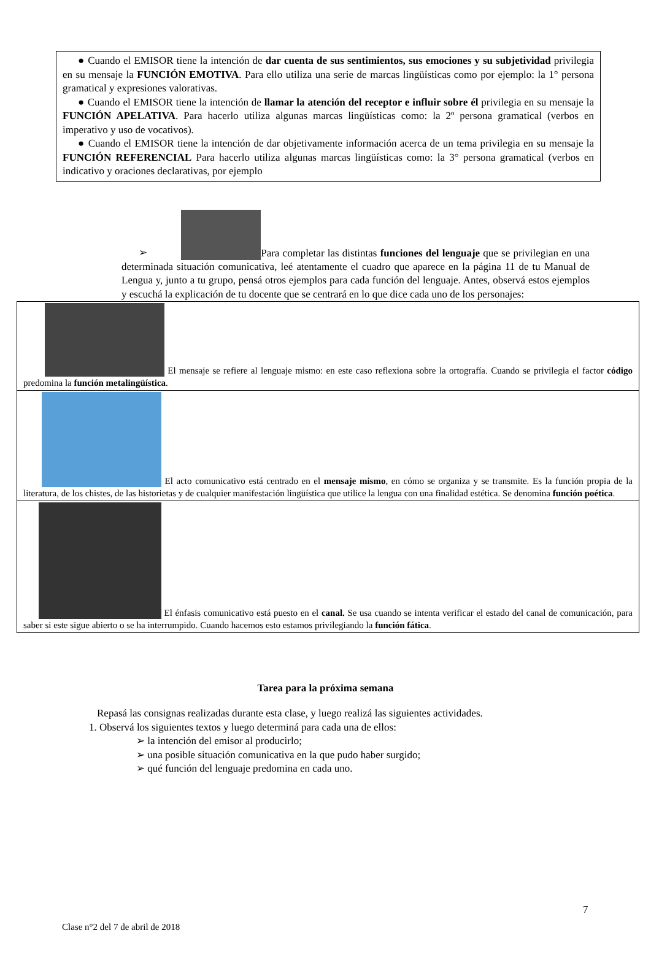● Cuando el EMISOR tiene la intención de dar cuenta de sus sentimientos, sus emociones y su subjetividad privilegia en su mensaje la FUNCIÓN EMOTIVA. Para ello utiliza una serie de marcas lingüísticas como por ejemplo: la 1° persona gramatical y expresiones valorativas.
● Cuando el EMISOR tiene la intención de llamar la atención del receptor e influir sobre él privilegia en su mensaje la FUNCIÓN APELATIVA. Para hacerlo utiliza algunas marcas lingüísticas como: la 2º persona gramatical (verbos en imperativo y uso de vocativos).
● Cuando el EMISOR tiene la intención de dar objetivamente información acerca de un tema privilegia en su mensaje la FUNCIÓN REFERENCIAL Para hacerlo utiliza algunas marcas lingüísticas como: la 3° persona gramatical (verbos en indicativo y oraciones declarativas, por ejemplo
➢ Para completar las distintas funciones del lenguaje que se privilegian en una determinada situación comunicativa, leé atentamente el cuadro que aparece en la página 11 de tu Manual de Lengua y, junto a tu grupo, pensá otros ejemplos para cada función del lenguaje. Antes, observá estos ejemplos y escuchá la explicación de tu docente que se centrará en lo que dice cada uno de los personajes:
| El mensaje se refiere al lenguaje mismo: en este caso reflexiona sobre la ortografía. Cuando se privilegia el factor código predomina la función metalingüística . |
| El acto comunicativo está centrado en el mensaje mismo , en cómo se organiza y se transmite. Es la función propia de la literatura, de los chistes, de las historietas y de cualquier manifestación lingüística que utilice la lengua con una finalidad estética. Se denomina función poética . |
| El énfasis comunicativo está puesto en el canal. Se usa cuando se intenta verificar el estado del canal de comunicación, para saber si este sigue abierto o se ha interrumpido. Cuando hacemos esto estamos privilegiando la función fática . |
Tarea para la próxima semana
Repasá las consignas realizadas durante esta clase, y luego realizá las siguientes actividades.
1. Observá los siguientes textos y luego determiná para cada una de ellos:
➢ la intención del emisor al producirlo;
➢ una posible situación comunicativa en la que pudo haber surgido;
➢ qué función del lenguaje predomina en cada uno.
7
Clase n°2 del 7 de abril de 2018